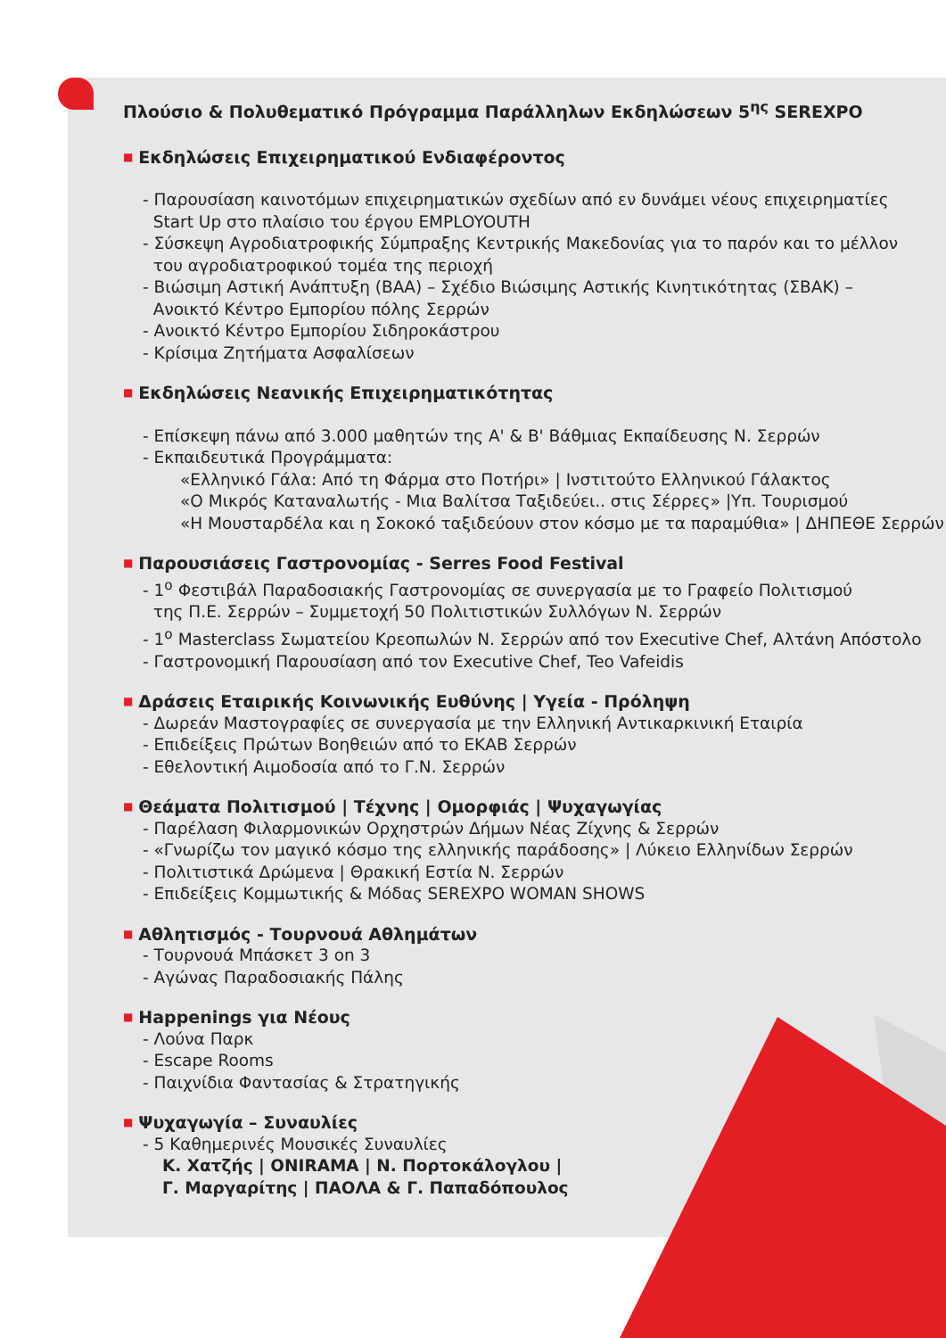Πλούσιο & Πολυθεματικό Πρόγραμμα Παράλληλων Εκδηλώσεων 5<sup>ης</sup> SEREXPO
■ Εκδηλώσεις Επιχειρηματικού Ενδιαφέροντος
- Παρουσίαση καινοτόμων επιχειρηματικών σχεδίων από εν δυνάμει νέους επιχειρηματίες
Start Up στο πλαίσιο του έργου EMPLOYOUTH
- Σύσκεψη Αγροδιατροφικής Σύμπραξης Κεντρικής Μακεδονίας για το παρόν και το μέλλον
του αγροδιατροφικού τομέα της περιοχή
- Βιώσιμη Αστική Ανάπτυξη (ΒΑΑ) – Σχέδιο Βιώσιμης Αστικής Κινητικότητας (ΣΒΑΚ) –
Ανοικτό Κέντρο Εμπορίου πόλης Σερρών
- Ανοικτό Κέντρο Εμπορίου Σιδηροκάστρου
- Κρίσιμα Ζητήματα Ασφαλίσεων
■ Εκδηλώσεις Νεανικής Επιχειρηματικότητας
- Επίσκεψη πάνω από 3.000 μαθητών της Α' & Β' Βάθμιας Εκπαίδευσης Ν. Σερρών
- Εκπαιδευτικά Προγράμματα:
«Ελληνικό Γάλα: Από τη Φάρμα στο Ποτήρι» | Ινστιτούτο Ελληνικού Γάλακτος
«Ο Μικρός Καταναλωτής - Μια Βαλίτσα Ταξιδεύει.. στις Σέρρες» |Υπ. Τουρισμού
«Η Μουσταρδέλα και η Σοκοκό ταξιδεύουν στον κόσμο με τα παραμύθια» | ΔΗΠΕΘΕ Σερρών
■ Παρουσιάσεις Γαστρονομίας - Serres Food Festival
- 1<sup>ο</sup> Φεστιβάλ Παραδοσιακής Γαστρονομίας σε συνεργασία με το Γραφείο Πολιτισμού
της Π.Ε. Σερρών – Συμμετοχή 50 Πολιτιστικών Συλλόγων Ν. Σερρών
- 1<sup>ο</sup> Masterclass Σωματείου Κρεοπωλών Ν. Σερρών από τον Executive Chef, Αλτάνη Απόστολο
- Γαστρονομική Παρουσίαση από τον Executive Chef, Teo Vafeidis
■ Δράσεις Εταιρικής Κοινωνικής Ευθύνης | Υγεία - Πρόληψη
- Δωρεάν Μαστογραφίες σε συνεργασία με την Ελληνική Αντικαρκινική Εταιρία
- Επιδείξεις Πρώτων Βοηθειών από το ΕΚΑΒ Σερρών
- Εθελοντική Αιμοδοσία από το Γ.Ν. Σερρών
■ Θεάματα Πολιτισμού | Τέχνης | Ομορφιάς | Ψυχαγωγίας
- Παρέλαση Φιλαρμονικών Ορχηστρών Δήμων Νέας Ζίχνης & Σερρών
- «Γνωρίζω τον μαγικό κόσμο της ελληνικής παράδοσης» | Λύκειο Ελληνίδων Σερρών
- Πολιτιστικά Δρώμενα | Θρακική Εστία Ν. Σερρών
- Επιδείξεις Κομμωτικής & Μόδας SEREXPO WOMAN SHOWS
■ Αθλητισμός - Τουρνουά Αθλημάτων
- Τουρνουά Μπάσκετ 3 on 3
- Αγώνας Παραδοσιακής Πάλης
■ Happenings για Νέους
- Λούνα Παρκ
- Escape Rooms
- Παιχνίδια Φαντασίας & Στρατηγικής
■ Ψυχαγωγία – Συναυλίες
- 5 Καθημερινές Μουσικές Συναυλίες
Κ. Χατζής | ONIRAMA | Ν. Πορτοκάλογλου |
Γ. Μαργαρίτης | ΠΑΟΛΑ & Γ. Παπαδόπουλος